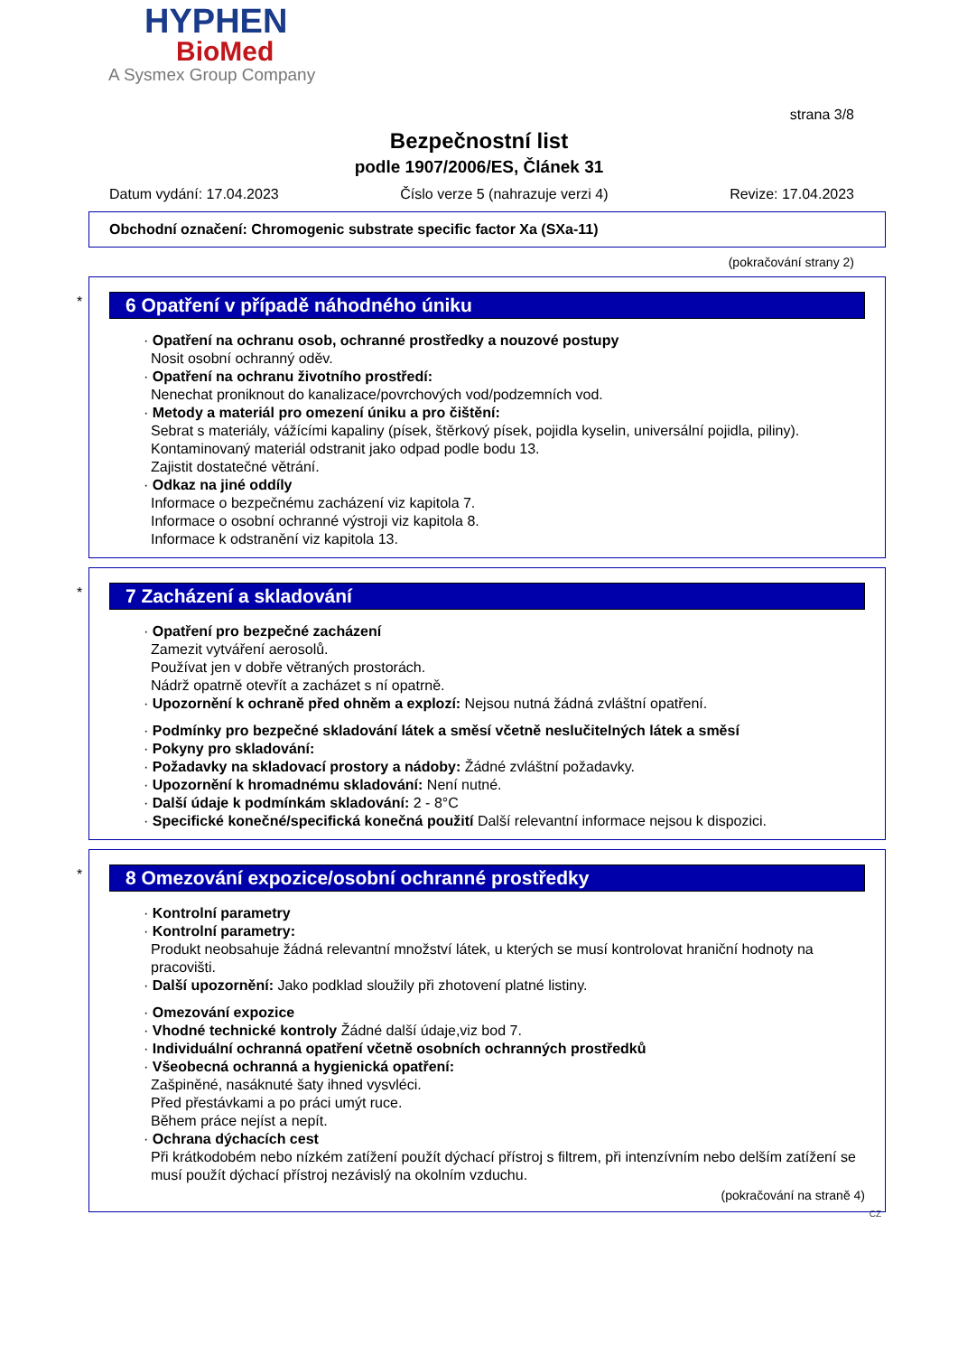HYPHEN
BioMed
A Sysmex Group Company
strana 3/8
Bezpečnostní list
podle 1907/2006/ES, Článek 31
Datum vydání: 17.04.2023 Číslo verze 5 (nahrazuje verzi 4) Revize: 17.04.2023
Obchodní označení: Chromogenic substrate specific factor Xa (SXa-11)
(pokračování strany 2)
*
6 Opatření v případě náhodného úniku
· Opatření na ochranu osob, ochranné prostředky a nouzové postupy
Nosit osobní ochranný oděv.
· Opatření na ochranu životního prostředí:
Nenechat proniknout do kanalizace/povrchových vod/podzemních vod.
· Metody a materiál pro omezení úniku a pro čištění:
Sebrat s materiály, vážícími kapaliny (písek, štěrkový písek, pojidla kyselin, universální pojidla, piliny).
Kontaminovaný materiál odstranit jako odpad podle bodu 13.
Zajistit dostatečné větrání.
· Odkaz na jiné oddíly
Informace o bezpečnému zacházení viz kapitola 7.
Informace o osobní ochranné výstroji viz kapitola 8.
Informace k odstranění viz kapitola 13.
*
7 Zacházení a skladování
· Opatření pro bezpečné zacházení
Zamezit vytváření aerosolů.
Používat jen v dobře větraných prostorách.
Nádrž opatrně otevřít a zacházet s ní opatrně.
· Upozornění k ochraně před ohněm a explozí: Nejsou nutná žádná zvláštní opatření.
· Podmínky pro bezpečné skladování látek a směsí včetně neslučitelných látek a směsí
· Pokyny pro skladování:
· Požadavky na skladovací prostory a nádoby: Žádné zvláštní požadavky.
· Upozornění k hromadnému skladování: Není nutné.
· Další údaje k podmínkám skladování: 2 - 8°C
· Specifické konečné/specifická konečná použití Další relevantní informace nejsou k dispozici.
*
8 Omezování expozice/osobní ochranné prostředky
· Kontrolní parametry
· Kontrolní parametry:
Produkt neobsahuje žádná relevantní množství látek, u kterých se musí kontrolovat hraniční hodnoty na pracovišti.
· Další upozornění: Jako podklad sloužily při zhotovení platné listiny.
· Omezování expozice
· Vhodné technické kontroly Žádné další údaje,viz bod 7.
· Individuální ochranná opatření včetně osobních ochranných prostředků
· Všeobecná ochranná a hygienická opatření:
Zašpiněné, nasáknuté šaty ihned vysvléci.
Před přestávkami a po práci umýt ruce.
Během práce nejíst a nepít.
· Ochrana dýchacích cest
Při krátkodobém nebo nízkém zatížení použít dýchací přístroj s filtrem, při intenzívním nebo delším zatížení se musí použít dýchací přístroj nezávislý na okolním vzduchu.
(pokračování na straně 4)
CZ